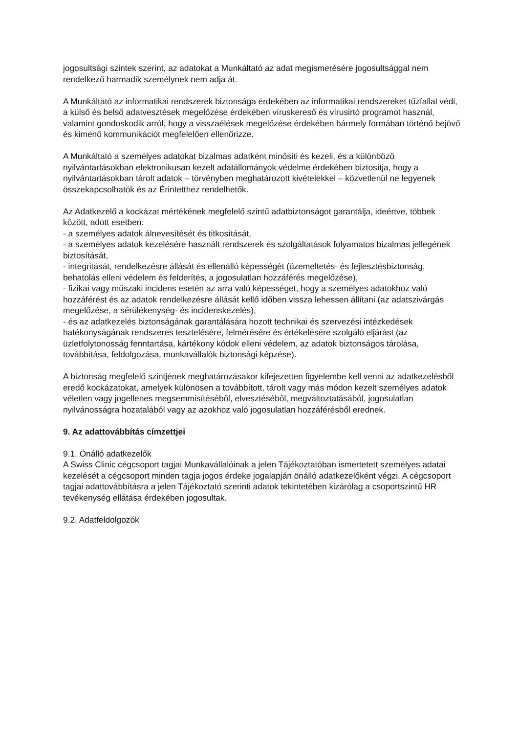jogosultsági szintek szerint, az adatokat a Munkáltató az adat megismerésére jogosultsággal nem rendelkező harmadik személynek nem adja át.
A Munkáltató az informatikai rendszerek biztonsága érdekében az informatikai rendszereket tűzfallal védi, a külső és belső adatvesztések megelőzése érdekében víruskereső és vírusirtó programot használ, valamint gondoskodik arról, hogy a visszaélések megelőzése érdekében bármely formában történő bejövő és kimenő kommunikációt megfelelően ellenőrizze.
A Munkáltató a személyes adatokat bizalmas adatként minősíti és kezeli, és a különböző nyilvántartásokban elektronikusan kezelt adatállományok védelme érdekében biztosítja, hogy a nyilvántartásokban tárolt adatok – törvényben meghatározott kivételekkel – közvetlenül ne legyenek összekapcsolhatók és az Érintetthez rendelhetők.
Az Adatkezelő a kockázat mértékének megfelelő szintű adatbiztonságot garantálja, ideértve, többek között, adott esetben:
- a személyes adatok álnevesítését és titkosítását,
- a személyes adatok kezelésére használt rendszerek és szolgáltatások folyamatos bizalmas jellegének biztosítását,
- integritását, rendelkezésre állását és ellenálló képességét (üzemeltetés- és fejlesztésbiztonság, behatolás elleni védelem és felderítés, a jogosulatlan hozzáférés megelőzése),
- fizikai vagy műszaki incidens esetén az arra való képességet, hogy a személyes adatokhoz való hozzáférést és az adatok rendelkezésre állását kellő időben vissza lehessen állítani (az adatszivárgás megelőzése, a sérülékenység- és incidenskezelés),
- és az adatkezelés biztonságának garantálására hozott technikai és szervezési intézkedések hatékonyságának rendszeres tesztelésére, felmérésére és értékelésére szolgáló eljárást (az üzletfolytonosság fenntartása, kártékony kódok elleni védelem, az adatok biztonságos tárolása, továbbítása, feldolgozása, munkavállalók biztonsági képzése).
A biztonság megfelelő szintjének meghatározásakor kifejezetten figyelembe kell venni az adatkezelésből eredő kockázatokat, amelyek különösen a továbbított, tárolt vagy más módon kezelt személyes adatok véletlen vagy jogellenes megsemmisítéséből, elvesztéséből, megváltoztatásából, jogosulatlan nyilvánosságra hozatalából vagy az azokhoz való jogosulatlan hozzáférésből erednek.
9. Az adattovábbítás címzettjei
9.1. Önálló adatkezelők
A Swiss Clinic cégcsoport tagjai Munkavállalóinak a jelen Tájékoztatóban ismertetett személyes adatai kezelését a cégcsoport minden tagja jogos érdeke jogalapján önálló adatkezelőként végzi. A cégcsoport tagjai adattovábbításra a jelen Tájékoztató szerinti adatok tekintetében kizárólag a csoportszintű HR tevékenység ellátása érdekében jogosultak.
9.2. Adatfeldolgozók